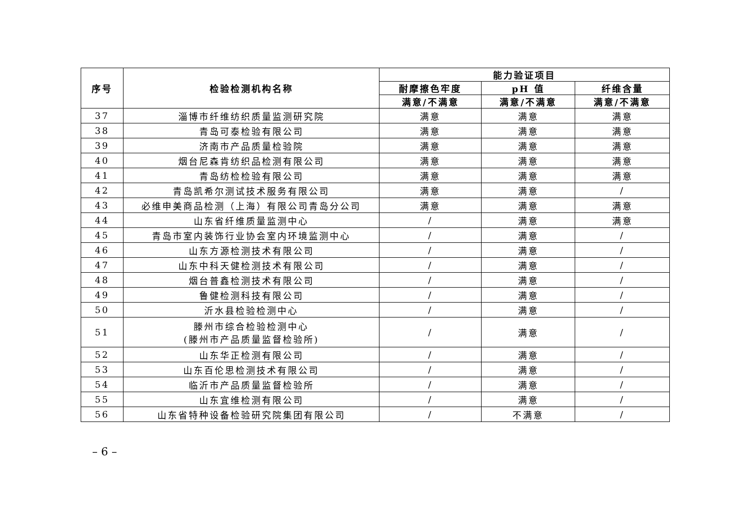| 序号 | 检验检测机构名称 | 能力验证项目 | | |
| --- | --- | --- | --- | --- |
| | | 耐摩擦色牢度 | pH 值 | 纤维含量 |
| | | 满意/不满意 | 满意/不满意 | 满意/不满意 |
| 37 | 淄博市纤维纺织质量监测研究院 | 满意 | 满意 | 满意 |
| 38 | 青岛可泰检验有限公司 | 满意 | 满意 | 满意 |
| 39 | 济南市产品质量检验院 | 满意 | 满意 | 满意 |
| 40 | 烟台尼森肯纺织品检测有限公司 | 满意 | 满意 | 满意 |
| 41 | 青岛纺检检验有限公司 | 满意 | 满意 | 满意 |
| 42 | 青岛凯希尔测试技术服务有限公司 | 满意 | 满意 | / |
| 43 | 必维申美商品检测（上海）有限公司青岛分公司 | 满意 | 满意 | 满意 |
| 44 | 山东省纤维质量监测中心 | / | 满意 | 满意 |
| 45 | 青岛市室内装饰行业协会室内环境监测中心 | / | 满意 | / |
| 46 | 山东方源检测技术有限公司 | / | 满意 | / |
| 47 | 山东中科天健检测技术有限公司 | / | 满意 | / |
| 48 | 烟台普鑫检测技术有限公司 | / | 满意 | / |
| 49 | 鲁健检测科技有限公司 | / | 满意 | / |
| 50 | 沂水县检验检测中心 | / | 满意 | / |
| 51 | 滕州市综合检验检测中心 (滕州市产品质量监督检验所) | / | 满意 | / |
| 52 | 山东华正检测有限公司 | / | 满意 | / |
| 53 | 山东百伦思检测技术有限公司 | / | 满意 | / |
| 54 | 临沂市产品质量监督检验所 | / | 满意 | / |
| 55 | 山东宜维检测有限公司 | / | 满意 | / |
| 56 | 山东省特种设备检验研究院集团有限公司 | / | 不满意 | / |
– 6 –